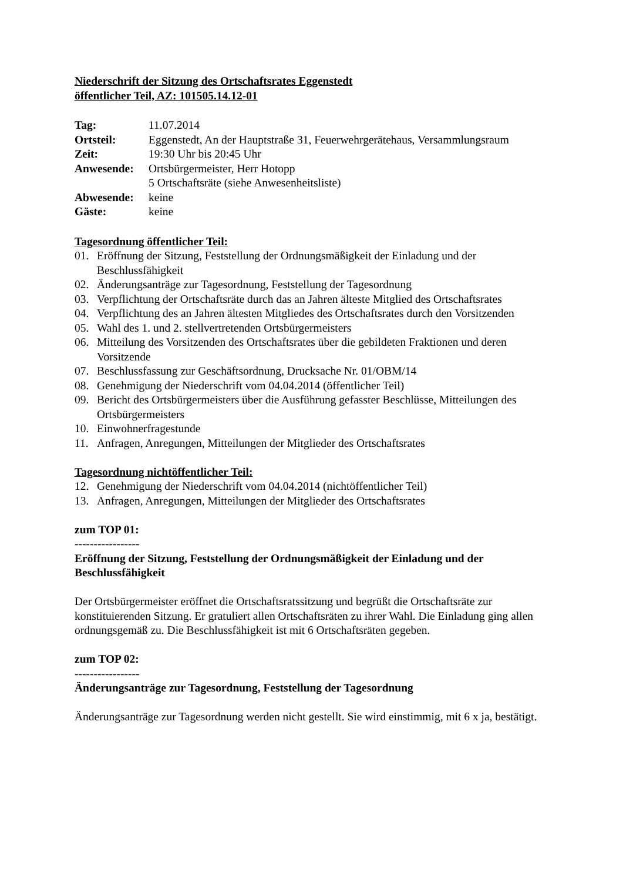Niederschrift der Sitzung des Ortschaftsrates Eggenstedt
öffentlicher Teil, AZ: 101505.14.12-01
| Tag: | 11.07.2014 |
| Ortsteil: | Eggenstedt, An der Hauptstraße 31, Feuerwehrgerätehaus, Versammlungsraum |
| Zeit: | 19:30 Uhr bis 20:45 Uhr |
| Anwesende: | Ortsbürgermeister, Herr Hotopp 5 Ortschaftsräte (siehe Anwesenheitsliste) |
| Abwesende: | keine |
| Gäste: | keine |
Tagesordnung öffentlicher Teil:
01. Eröffnung der Sitzung, Feststellung der Ordnungsmäßigkeit der Einladung und der Beschlussfähigkeit
02. Änderungsanträge zur Tagesordnung, Feststellung der Tagesordnung
03. Verpflichtung der Ortschaftsräte durch das an Jahren älteste Mitglied des Ortschaftsrates
04. Verpflichtung des an Jahren ältesten Mitgliedes des Ortschaftsrates durch den Vorsitzenden
05. Wahl des 1. und 2. stellvertretenden Ortsbürgermeisters
06. Mitteilung des Vorsitzenden des Ortschaftsrates über die gebildeten Fraktionen und deren Vorsitzende
07. Beschlussfassung zur Geschäftsordnung, Drucksache Nr. 01/OBM/14
08. Genehmigung der Niederschrift vom 04.04.2014 (öffentlicher Teil)
09. Bericht des Ortsbürgermeisters über die Ausführung gefasster Beschlüsse, Mitteilungen des Ortsbürgermeisters
10. Einwohnerfragestunde
11. Anfragen, Anregungen, Mitteilungen der Mitglieder des Ortschaftsrates
Tagesordnung nichtöffentlicher Teil:
12. Genehmigung der Niederschrift vom 04.04.2014 (nichtöffentlicher Teil)
13. Anfragen, Anregungen, Mitteilungen der Mitglieder des Ortschaftsrates
zum TOP 01:
-----------------
Eröffnung der Sitzung, Feststellung der Ordnungsmäßigkeit der Einladung und der Beschlussfähigkeit
Der Ortsbürgermeister eröffnet die Ortschaftsratssitzung und begrüßt die Ortschaftsräte zur konstituierenden Sitzung. Er gratuliert allen Ortschaftsräten zu ihrer Wahl. Die Einladung ging allen ordnungsgemäß zu. Die Beschlussfähigkeit ist mit 6 Ortschaftsräten gegeben.
zum TOP 02:
-----------------
Änderungsanträge zur Tagesordnung, Feststellung der Tagesordnung
Änderungsanträge zur Tagesordnung werden nicht gestellt. Sie wird einstimmig, mit 6 x ja, bestätigt.